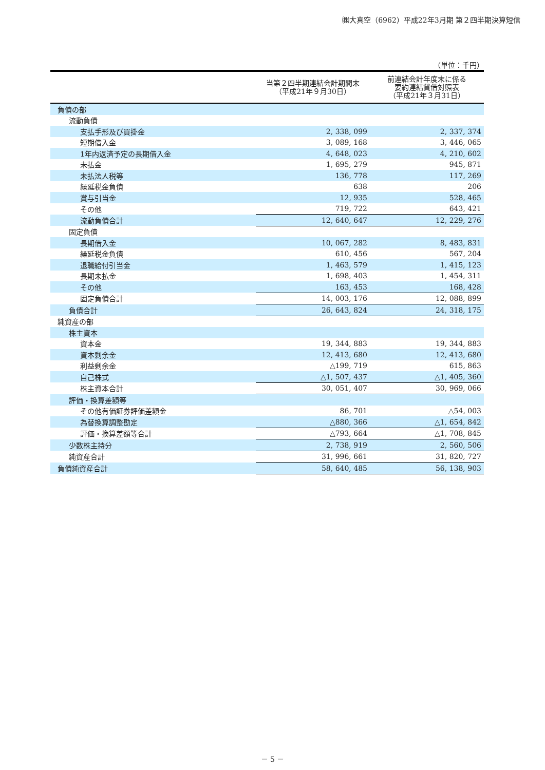㈱大真空（6962）平成22年3月期 第２四半期決算短信
（単位：千円）
| | 当第２四半期連結会計期間末 （平成21年９月30日） | 前連結会計年度末に係る 要約連結貸借対照表 （平成21年３月31日） |
| --- | --- | --- |
| 負債の部 | | |
| 流動負債 | | |
| 支払手形及び買掛金 | 2, 338, 099 | 2, 337, 374 |
| 短期借入金 | 3, 089, 168 | 3, 446, 065 |
| 1年内返済予定の長期借入金 | 4, 648, 023 | 4, 210, 602 |
| 未払金 | 1, 695, 279 | 945, 871 |
| 未払法人税等 | 136, 778 | 117, 269 |
| 繰延税金負債 | 638 | 206 |
| 賞与引当金 | 12, 935 | 528, 465 |
| その他 | 719, 722 | 643, 421 |
| 流動負債合計 | 12, 640, 647 | 12, 229, 276 |
| 固定負債 | | |
| 長期借入金 | 10, 067, 282 | 8, 483, 831 |
| 繰延税金負債 | 610, 456 | 567, 204 |
| 退職給付引当金 | 1, 463, 579 | 1, 415, 123 |
| 長期未払金 | 1, 698, 403 | 1, 454, 311 |
| その他 | 163, 453 | 168, 428 |
| 固定負債合計 | 14, 003, 176 | 12, 088, 899 |
| 負債合計 | 26, 643, 824 | 24, 318, 175 |
| 純資産の部 | | |
| 株主資本 | | |
| 資本金 | 19, 344, 883 | 19, 344, 883 |
| 資本剰余金 | 12, 413, 680 | 12, 413, 680 |
| 利益剰余金 | △199, 719 | 615, 863 |
| 自己株式 | △1, 507, 437 | △1, 405, 360 |
| 株主資本合計 | 30, 051, 407 | 30, 969, 066 |
| 評価・換算差額等 | | |
| その他有価証券評価差額金 | 86, 701 | △54, 003 |
| 為替換算調整勘定 | △880, 366 | △1, 654, 842 |
| 評価・換算差額等合計 | △793, 664 | △1, 708, 845 |
| 少数株主持分 | 2, 738, 919 | 2, 560, 506 |
| 純資産合計 | 31, 996, 661 | 31, 820, 727 |
| 負債純資産合計 | 58, 640, 485 | 56, 138, 903 |
－ 5 －